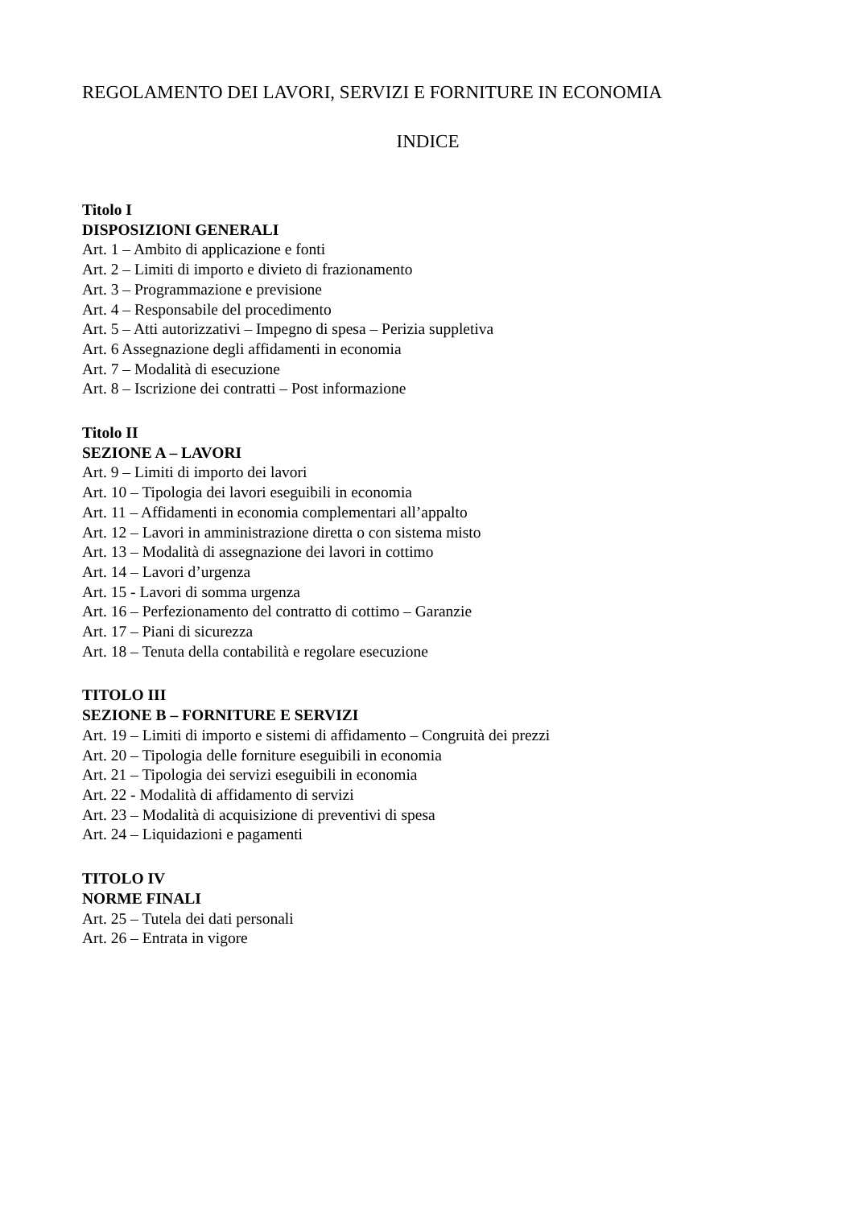REGOLAMENTO DEI LAVORI, SERVIZI E FORNITURE IN ECONOMIA
INDICE
Titolo I
DISPOSIZIONI GENERALI
Art. 1 – Ambito di applicazione e fonti
Art. 2 – Limiti di importo e divieto di frazionamento
Art. 3 – Programmazione e previsione
Art. 4 – Responsabile del procedimento
Art. 5 – Atti autorizzativi – Impegno di spesa – Perizia suppletiva
Art. 6 Assegnazione degli affidamenti in economia
Art. 7 – Modalità di esecuzione
Art. 8 – Iscrizione dei contratti – Post informazione
Titolo II
SEZIONE A – LAVORI
Art. 9 – Limiti di importo dei lavori
Art. 10 – Tipologia dei lavori eseguibili in economia
Art. 11 – Affidamenti in economia complementari all’appalto
Art. 12 – Lavori in amministrazione diretta o con sistema misto
Art. 13 – Modalità di assegnazione dei lavori in cottimo
Art. 14 – Lavori d’urgenza
Art. 15 - Lavori di somma urgenza
Art. 16 – Perfezionamento del contratto di cottimo – Garanzie
Art. 17 – Piani di sicurezza
Art. 18 – Tenuta della contabilità e regolare esecuzione
TITOLO III
SEZIONE B – FORNITURE E SERVIZI
Art. 19 – Limiti di importo e sistemi di affidamento – Congruità dei prezzi
Art. 20 – Tipologia delle forniture eseguibili in economia
Art. 21 – Tipologia dei servizi eseguibili in economia
Art. 22 - Modalità di affidamento di servizi
Art. 23 – Modalità di acquisizione di preventivi di spesa
Art. 24 – Liquidazioni e pagamenti
TITOLO IV
NORME FINALI
Art. 25 – Tutela dei dati personali
Art. 26 – Entrata in vigore